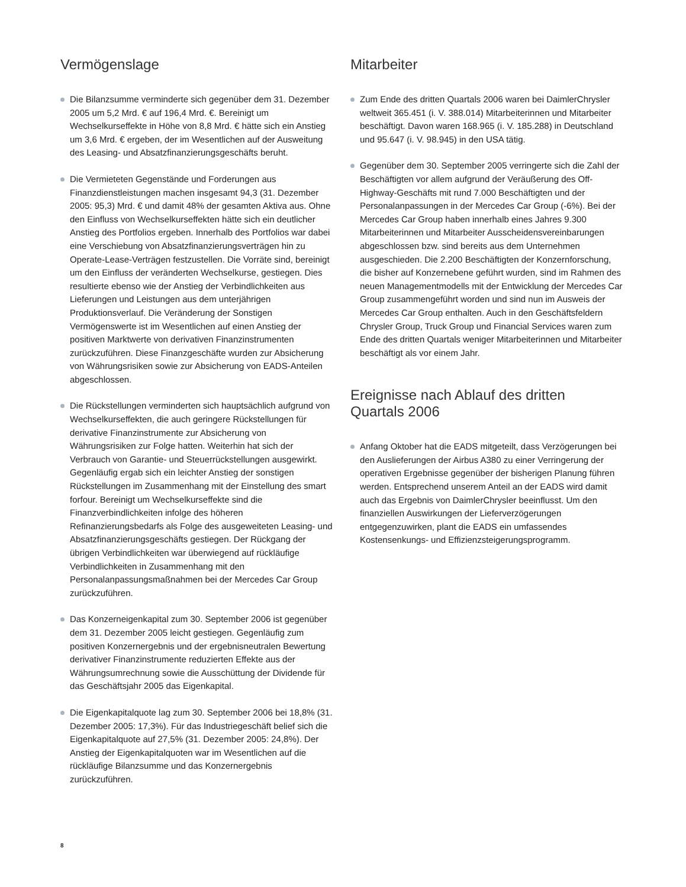Vermögenslage
Die Bilanzsumme verminderte sich gegenüber dem 31. Dezember 2005 um 5,2 Mrd. € auf 196,4 Mrd. €. Bereinigt um Wechselkurseffekte in Höhe von 8,8 Mrd. € hätte sich ein Anstieg um 3,6 Mrd. € ergeben, der im Wesentlichen auf der Ausweitung des Leasing- und Absatzfinanzierungsgeschäfts beruht.
Die Vermieteten Gegenstände und Forderungen aus Finanzdienstleistungen machen insgesamt 94,3 (31. Dezember 2005: 95,3) Mrd. € und damit 48% der gesamten Aktiva aus. Ohne den Einfluss von Wechselkurseffekten hätte sich ein deutlicher Anstieg des Portfolios ergeben. Innerhalb des Portfolios war dabei eine Verschiebung von Absatzfinanzierungsverträgen hin zu Operate-Lease-Verträgen festzustellen. Die Vorräte sind, bereinigt um den Einfluss der veränderten Wechselkurse, gestiegen. Dies resultierte ebenso wie der Anstieg der Verbindlichkeiten aus Lieferungen und Leistungen aus dem unterjährigen Produktionsverlauf. Die Veränderung der Sonstigen Vermögenswerte ist im Wesentlichen auf einen Anstieg der positiven Marktwerte von derivativen Finanzinstrumenten zurückzuführen. Diese Finanzgeschäfte wurden zur Absicherung von Währungsrisiken sowie zur Absicherung von EADS-Anteilen abgeschlossen.
Die Rückstellungen verminderten sich hauptsächlich aufgrund von Wechselkurseffekten, die auch geringere Rückstellungen für derivative Finanzinstrumente zur Absicherung von Währungsrisiken zur Folge hatten. Weiterhin hat sich der Verbrauch von Garantie- und Steuerrückstellungen ausgewirkt. Gegenläufig ergab sich ein leichter Anstieg der sonstigen Rückstellungen im Zusammenhang mit der Einstellung des smart forfour. Bereinigt um Wechselkurseffekte sind die Finanzverbindlichkeiten infolge des höheren Refinanzierungsbedarfs als Folge des ausgeweiteten Leasing- und Absatzfinanzierungsgeschäfts gestiegen. Der Rückgang der übrigen Verbindlichkeiten war überwiegend auf rückläufige Verbindlichkeiten in Zusammenhang mit den Personalanpassungsmaßnahmen bei der Mercedes Car Group zurückzuführen.
Das Konzerneigenkapital zum 30. September 2006 ist gegenüber dem 31. Dezember 2005 leicht gestiegen. Gegenläufig zum positiven Konzernergebnis und der ergebnisneutralen Bewertung derivativer Finanzinstrumente reduzierten Effekte aus der Währungsumrechnung sowie die Ausschüttung der Dividende für das Geschäftsjahr 2005 das Eigenkapital.
Die Eigenkapitalquote lag zum 30. September 2006 bei 18,8% (31. Dezember 2005: 17,3%). Für das Industriegeschäft belief sich die Eigenkapitalquote auf 27,5% (31. Dezember 2005: 24,8%). Der Anstieg der Eigenkapitalquoten war im Wesentlichen auf die rückläufige Bilanzsumme und das Konzernergebnis zurückzuführen.
Mitarbeiter
Zum Ende des dritten Quartals 2006 waren bei DaimlerChrysler weltweit 365.451 (i. V. 388.014) Mitarbeiterinnen und Mitarbeiter beschäftigt. Davon waren 168.965 (i. V. 185.288) in Deutschland und 95.647 (i. V. 98.945) in den USA tätig.
Gegenüber dem 30. September 2005 verringerte sich die Zahl der Beschäftigten vor allem aufgrund der Veräußerung des Off-Highway-Geschäfts mit rund 7.000 Beschäftigten und der Personalanpassungen in der Mercedes Car Group (-6%). Bei der Mercedes Car Group haben innerhalb eines Jahres 9.300 Mitarbeiterinnen und Mitarbeiter Ausscheidensvereinbarungen abgeschlossen bzw. sind bereits aus dem Unternehmen ausgeschieden. Die 2.200 Beschäftigten der Konzernforschung, die bisher auf Konzernebene geführt wurden, sind im Rahmen des neuen Managementmodells mit der Entwicklung der Mercedes Car Group zusammengeführt worden und sind nun im Ausweis der Mercedes Car Group enthalten. Auch in den Geschäftsfeldern Chrysler Group, Truck Group und Financial Services waren zum Ende des dritten Quartals weniger Mitarbeiterinnen und Mitarbeiter beschäftigt als vor einem Jahr.
Ereignisse nach Ablauf des dritten Quartals 2006
Anfang Oktober hat die EADS mitgeteilt, dass Verzögerungen bei den Auslieferungen der Airbus A380 zu einer Verringerung der operativen Ergebnisse gegenüber der bisherigen Planung führen werden. Entsprechend unserem Anteil an der EADS wird damit auch das Ergebnis von DaimlerChrysler beeinflusst. Um den finanziellen Auswirkungen der Lieferverzögerungen entgegenzuwirken, plant die EADS ein umfassendes Kostensenkungs- und Effizienzsteigerungsprogramm.
8